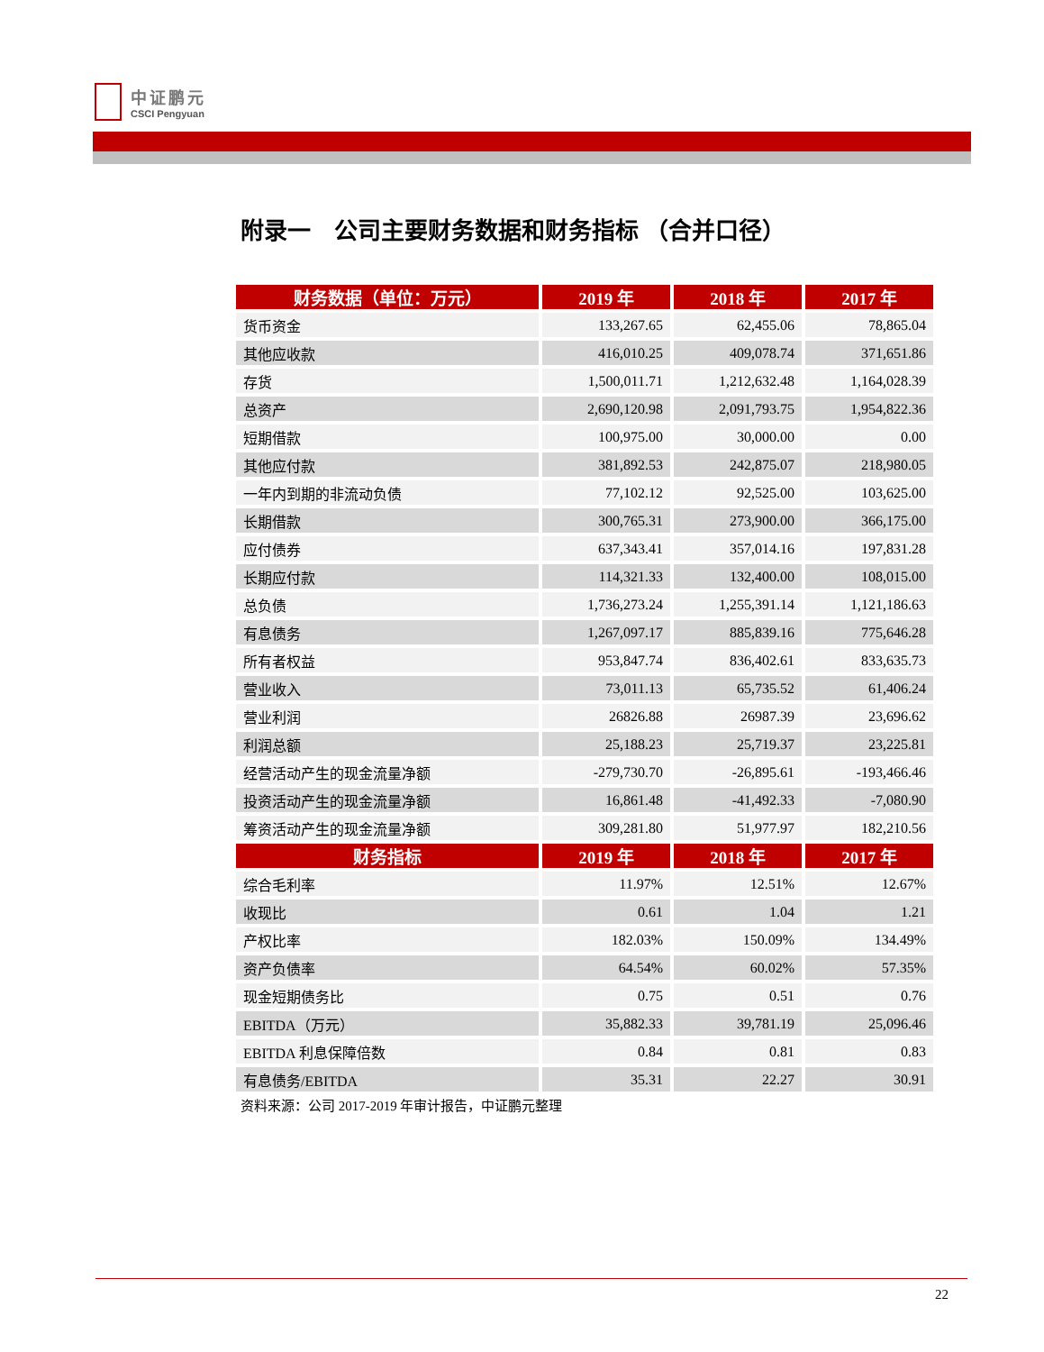中证鹏元
CSCI Pengyuan
附录一　公司主要财务数据和财务指标 （合并口径）
| 财务数据（单位：万元） | 2019 年 | 2018 年 | 2017 年 |
| --- | --- | --- | --- |
| 货币资金 | 133,267.65 | 62,455.06 | 78,865.04 |
| 其他应收款 | 416,010.25 | 409,078.74 | 371,651.86 |
| 存货 | 1,500,011.71 | 1,212,632.48 | 1,164,028.39 |
| 总资产 | 2,690,120.98 | 2,091,793.75 | 1,954,822.36 |
| 短期借款 | 100,975.00 | 30,000.00 | 0.00 |
| 其他应付款 | 381,892.53 | 242,875.07 | 218,980.05 |
| 一年内到期的非流动负债 | 77,102.12 | 92,525.00 | 103,625.00 |
| 长期借款 | 300,765.31 | 273,900.00 | 366,175.00 |
| 应付债券 | 637,343.41 | 357,014.16 | 197,831.28 |
| 长期应付款 | 114,321.33 | 132,400.00 | 108,015.00 |
| 总负债 | 1,736,273.24 | 1,255,391.14 | 1,121,186.63 |
| 有息债务 | 1,267,097.17 | 885,839.16 | 775,646.28 |
| 所有者权益 | 953,847.74 | 836,402.61 | 833,635.73 |
| 营业收入 | 73,011.13 | 65,735.52 | 61,406.24 |
| 营业利润 | 26826.88 | 26987.39 | 23,696.62 |
| 利润总额 | 25,188.23 | 25,719.37 | 23,225.81 |
| 经营活动产生的现金流量净额 | -279,730.70 | -26,895.61 | -193,466.46 |
| 投资活动产生的现金流量净额 | 16,861.48 | -41,492.33 | -7,080.90 |
| 筹资活动产生的现金流量净额 | 309,281.80 | 51,977.97 | 182,210.56 |
| 财务指标 | 2019 年 | 2018 年 | 2017 年 |
| 综合毛利率 | 11.97% | 12.51% | 12.67% |
| 收现比 | 0.61 | 1.04 | 1.21 |
| 产权比率 | 182.03% | 150.09% | 134.49% |
| 资产负债率 | 64.54% | 60.02% | 57.35% |
| 现金短期债务比 | 0.75 | 0.51 | 0.76 |
| EBITDA（万元） | 35,882.33 | 39,781.19 | 25,096.46 |
| EBITDA 利息保障倍数 | 0.84 | 0.81 | 0.83 |
| 有息债务/EBITDA | 35.31 | 22.27 | 30.91 |
资料来源：公司 2017-2019 年审计报告，中证鹏元整理
22